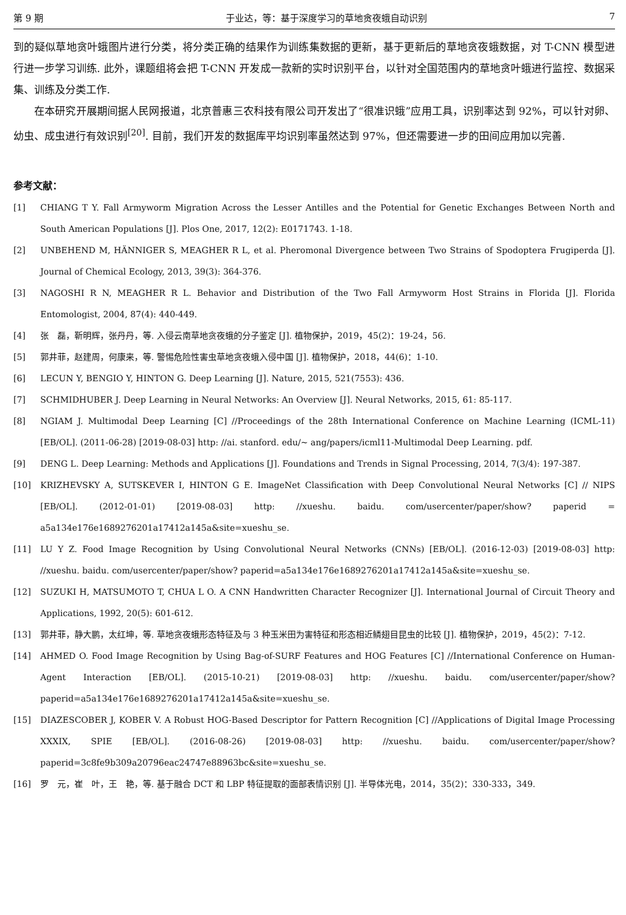第 9 期 于业达，等：基于深度学习的草地贪夜蛾自动识别 7
到的疑似草地贪叶蛾图片进行分类，将分类正确的结果作为训练集数据的更新，基于更新后的草地贪夜蛾数据，对 T-CNN 模型进行进一步学习训练. 此外，课题组将会把 T-CNN 开发成一款新的实时识别平台，以针对全国范围内的草地贪叶蛾进行监控、数据采集、训练及分类工作.
在本研究开展期间据人民网报道，北京普惠三农科技有限公司开发出了“很准识蛾”应用工具，识别率达到 92%，可以针对卵、幼虫、成虫进行有效识别<sup>[20]</sup>. 目前，我们开发的数据库平均识别率虽然达到 97%，但还需要进一步的田间应用加以完善.
参考文献：
[1] CHIANG T Y. Fall Armyworm Migration Across the Lesser Antilles and the Potential for Genetic Exchanges Between North and South American Populations [J]. Plos One, 2017, 12(2): E0171743. 1-18.
[2] UNBEHEND M, HÄNNIGER S, MEAGHER R L, et al. Pheromonal Divergence between Two Strains of Spodoptera Frugiperda [J]. Journal of Chemical Ecology, 2013, 39(3): 364-376.
[3] NAGOSHI R N, MEAGHER R L. Behavior and Distribution of the Two Fall Armyworm Host Strains in Florida [J]. Florida Entomologist, 2004, 87(4): 440-449.
[4] 张　磊，靳明辉，张丹丹，等. 入侵云南草地贪夜蛾的分子鉴定 [J]. 植物保护，2019，45(2)：19-24，56.
[5] 郭井菲，赵建周，何康来，等. 警惕危险性害虫草地贪夜蛾入侵中国 [J]. 植物保护，2018，44(6)：1-10.
[6] LECUN Y, BENGIO Y, HINTON G. Deep Learning [J]. Nature, 2015, 521(7553): 436.
[7] SCHMIDHUBER J. Deep Learning in Neural Networks: An Overview [J]. Neural Networks, 2015, 61: 85-117.
[8] NGIAM J. Multimodal Deep Learning [C] //Proceedings of the 28th International Conference on Machine Learning (ICML-11) [EB/OL]. (2011-06-28) [2019-08-03] http: //ai. stanford. edu/~ ang/papers/icml11-Multimodal Deep Learning. pdf.
[9] DENG L. Deep Learning: Methods and Applications [J]. Foundations and Trends in Signal Processing, 2014, 7(3/4): 197-387.
[10] KRIZHEVSKY A, SUTSKEVER I, HINTON G E. ImageNet Classification with Deep Convolutional Neural Networks [C] // NIPS [EB/OL]. (2012-01-01) [2019-08-03] http: //xueshu. baidu. com/usercenter/paper/show? paperid = a5a134e176e1689276201a17412a145a&site=xueshu_se.
[11] LU Y Z. Food Image Recognition by Using Convolutional Neural Networks (CNNs) [EB/OL]. (2016-12-03) [2019-08-03] http: //xueshu. baidu. com/usercenter/paper/show? paperid=a5a134e176e1689276201a17412a145a&site=xueshu_se.
[12] SUZUKI H, MATSUMOTO T, CHUA L O. A CNN Handwritten Character Recognizer [J]. International Journal of Circuit Theory and Applications, 1992, 20(5): 601-612.
[13] 郭井菲，静大鹏，太红坤，等. 草地贪夜蛾形态特征及与 3 种玉米田为害特征和形态相近鳞翅目昆虫的比较 [J]. 植物保护，2019，45(2)：7-12.
[14] AHMED O. Food Image Recognition by Using Bag-of-SURF Features and HOG Features [C] //International Conference on Human-Agent Interaction [EB/OL]. (2015-10-21) [2019-08-03] http: //xueshu. baidu. com/usercenter/paper/show? paperid=a5a134e176e1689276201a17412a145a&site=xueshu_se.
[15] DIAZESCOBER J, KOBER V. A Robust HOG-Based Descriptor for Pattern Recognition [C] //Applications of Digital Image Processing XXXIX, SPIE [EB/OL]. (2016-08-26) [2019-08-03] http: //xueshu. baidu. com/usercenter/paper/show? paperid=3c8fe9b309a20796eac24747e88963bc&site=xueshu_se.
[16] 罗　元，崔　叶，王　艳，等. 基于融合 DCT 和 LBP 特征提取的面部表情识别 [J]. 半导体光电，2014，35(2)：330-333，349.